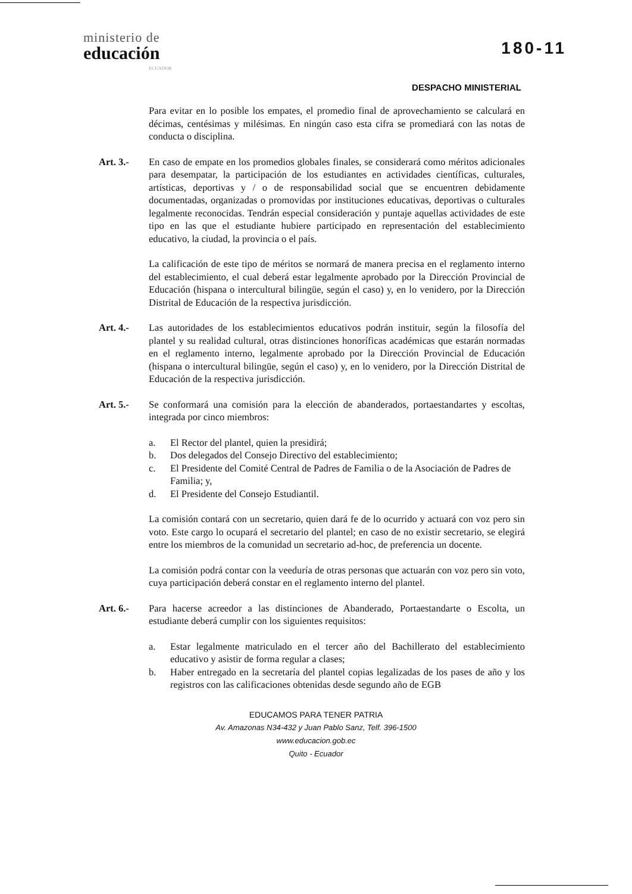ministerio de
educación
ECUADOR
180-11
DESPACHO MINISTERIAL
Para evitar en lo posible los empates, el promedio final de aprovechamiento se calculará en décimas, centésimas y milésimas. En ningún caso esta cifra se promediará con las notas de conducta o disciplina.
Art. 3.- En caso de empate en los promedios globales finales, se considerará como méritos adicionales para desempatar, la participación de los estudiantes en actividades científicas, culturales, artísticas, deportivas y / o de responsabilidad social que se encuentren debidamente documentadas, organizadas o promovidas por instituciones educativas, deportivas o culturales legalmente reconocidas. Tendrán especial consideración y puntaje aquellas actividades de este tipo en las que el estudiante hubiere participado en representación del establecimiento educativo, la ciudad, la provincia o el país.
La calificación de este tipo de méritos se normará de manera precisa en el reglamento interno del establecimiento, el cual deberá estar legalmente aprobado por la Dirección Provincial de Educación (hispana o intercultural bilingüe, según el caso) y, en lo venidero, por la Dirección Distrital de Educación de la respectiva jurisdicción.
Art. 4.- Las autoridades de los establecimientos educativos podrán instituir, según la filosofía del plantel y su realidad cultural, otras distinciones honoríficas académicas que estarán normadas en el reglamento interno, legalmente aprobado por la Dirección Provincial de Educación (hispana o intercultural bilingüe, según el caso) y, en lo venidero, por la Dirección Distrital de Educación de la respectiva jurisdicción.
Art. 5.- Se conformará una comisión para la elección de abanderados, portaestandartes y escoltas, integrada por cinco miembros:
a. El Rector del plantel, quien la presidirá;
b. Dos delegados del Consejo Directivo del establecimiento;
c. El Presidente del Comité Central de Padres de Familia o de la Asociación de Padres de Familia; y,
d. El Presidente del Consejo Estudiantil.
La comisión contará con un secretario, quien dará fe de lo ocurrido y actuará con voz pero sin voto. Este cargo lo ocupará el secretario del plantel; en caso de no existir secretario, se elegirá entre los miembros de la comunidad un secretario ad-hoc, de preferencia un docente.
La comisión podrá contar con la veeduría de otras personas que actuarán con voz pero sin voto, cuya participación deberá constar en el reglamento interno del plantel.
Art. 6.- Para hacerse acreedor a las distinciones de Abanderado, Portaestandarte o Escolta, un estudiante deberá cumplir con los siguientes requisitos:
a. Estar legalmente matriculado en el tercer año del Bachillerato del establecimiento educativo y asistir de forma regular a clases;
b. Haber entregado en la secretaría del plantel copias legalizadas de los pases de año y los registros con las calificaciones obtenidas desde segundo año de EGB
EDUCAMOS PARA TENER PATRIA
Av. Amazonas N34-432 y Juan Pablo Sanz, Telf. 396-1500
www.educacion.gob.ec
Quito - Ecuador